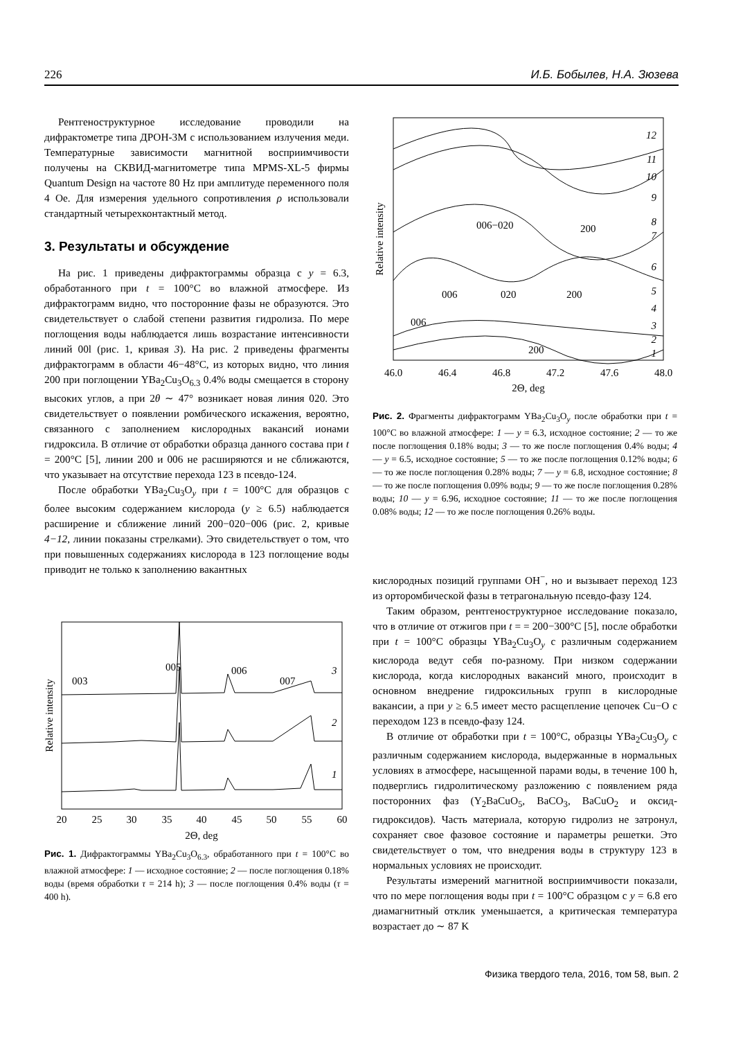226 И.Б. Бобылев, Н.А. Зюзева
Рентгеноструктурное исследование проводили на дифрактометре типа ДРОН-3М с использованием излучения меди. Температурные зависимости магнитной восприимчивости получены на СКВИД-магнитометре типа MPMS-XL-5 фирмы Quantum Design на частоте 80 Hz при амплитуде переменного поля 4 Oe. Для измерения удельного сопротивления ρ использовали стандартный четырехконтактный метод.
3. Результаты и обсуждение
На рис. 1 приведены дифрактограммы образца с y = 6.3, обработанного при t = 100°C во влажной атмосфере. Из дифрактограмм видно, что посторонние фазы не образуются. Это свидетельствует о слабой степени развития гидролиза. По мере поглощения воды наблюдается лишь возрастание интенсивности линий 00l (рис. 1, кривая 3). На рис. 2 приведены фрагменты дифрактограмм в области 46−48°C, из которых видно, что линия 200 при поглощении YBa<sub>2</sub>Cu<sub>3</sub>O<sub>6.3</sub> 0.4% воды смещается в сторону высоких углов, а при 2θ ∼ 47° возникает новая линия 020. Это свидетельствует о появлении ромбического искажения, вероятно, связанного с заполнением кислородных вакансий ионами гидроксила. В отличие от обработки образца данного состава при t = 200°C [5], линии 200 и 006 не расширяются и не сближаются, что указывает на отсутствие перехода 123 в псевдо-124.
После обработки YBa<sub>2</sub>Cu<sub>3</sub>O<sub>y</sub> при t = 100°C для образцов с более высоким содержанием кислорода (y ≥ 6.5) наблюдается расширение и сближение линий 200−020−006 (рис. 2, кривые 4−12, линии показаны стрелками). Это свидетельствует о том, что при повышенных содержаниях кислорода в 123 поглощение воды приводит не только к заполнению вакантных
Relative intensity
003
005
006
007
3
2
1
20
25
30
35
40
45
50
55
60
2Θ, deg
Рис. 1. Дифрактограммы YBa<sub>2</sub>Cu<sub>3</sub>O<sub>6.3</sub>, обработанного при t = 100°C во влажной атмосфере: 1 — исходное состояние; 2 — после поглощения 0.18% воды (время обработки τ = 214 h); 3 — после поглощения 0.4% воды (τ = 400 h).
Relative intensity
12
11
10
9
8
7
6
5
4
3
2
1
006−020
200
006
020
200
006
200
46.0
46.4
46.8
47.2
47.6
48.0
2Θ, deg
Рис. 2. Фрагменты дифрактограмм YBa<sub>2</sub>Cu<sub>3</sub>O<sub>y</sub> после обработки при t = 100°C во влажной атмосфере: 1 — y = 6.3, исходное состояние; 2 — то же после поглощения 0.18% воды; 3 — то же после поглощения 0.4% воды; 4 — y = 6.5, исходное состояние; 5 — то же после поглощения 0.12% воды; 6 — то же после поглощения 0.28% воды; 7 — y = 6.8, исходное состояние; 8 — то же после поглощения 0.09% воды; 9 — то же после поглощения 0.28% воды; 10 — y = 6.96, исходное состояние; 11 — то же после поглощения 0.08% воды; 12 — то же после поглощения 0.26% воды.
кислородных позиций группами OH<sup>−</sup>, но и вызывает переход 123 из орторомбической фазы в тетрагональную псевдо-фазу 124.
Таким образом, рентгеноструктурное исследование показало, что в отличие от отжигов при t = = 200−300°C [5], после обработки при t = 100°C образцы YBa<sub>2</sub>Cu<sub>3</sub>O<sub>y</sub> с различным содержанием кислорода ведут себя по-разному. При низком содержании кислорода, когда кислородных вакансий много, происходит в основном внедрение гидроксильных групп в кислородные вакансии, а при y ≥ 6.5 имеет место расщепление цепочек Cu−O с переходом 123 в псевдо-фазу 124.
В отличие от обработки при t = 100°C, образцы YBa<sub>2</sub>Cu<sub>3</sub>O<sub>y</sub> с различным содержанием кислорода, выдержанные в нормальных условиях в атмосфере, насыщенной парами воды, в течение 100 h, подверглись гидролитическому разложению с появлением ряда посторонних фаз (Y<sub>2</sub>BaCuO<sub>5</sub>, BaCO<sub>3</sub>, BaCuO<sub>2</sub> и оксид-гидроксидов). Часть материала, которую гидролиз не затронул, сохраняет свое фазовое состояние и параметры решетки. Это свидетельствует о том, что внедрения воды в структуру 123 в нормальных условиях не происходит.
Результаты измерений магнитной восприимчивости показали, что по мере поглощения воды при t = 100°C образцом с y = 6.8 его диамагнитный отклик уменьшается, а критическая температура возрастает до ∼ 87 K
Физика твердого тела, 2016, том 58, вып. 2